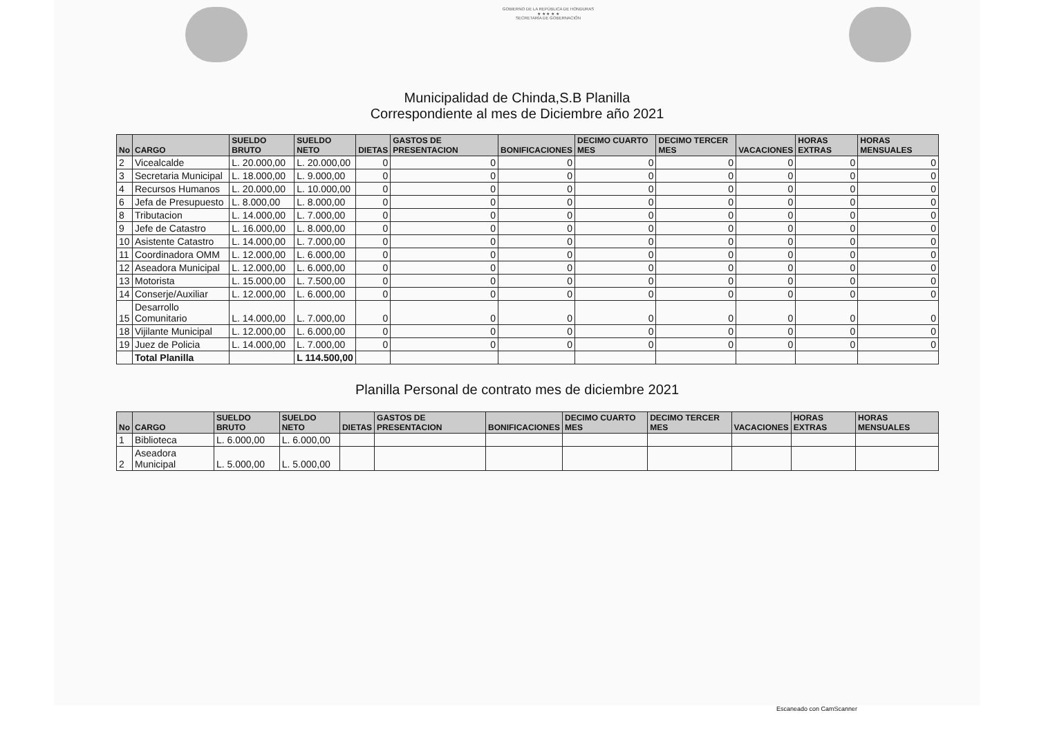GOBIERNO DE LA REPÚBLICA DE HONDURAS
★ ★ ★ ★ ★
SECRETARÍA DE GOBERNACIÓN
Municipalidad de Chinda,S.B Planilla
Correspondiente al mes de Diciembre año 2021
| No | CARGO | SUELDO BRUTO | SUELDO NETO | DIETAS | GASTOS DE PRESENTACION | BONIFICACIONES | DECIMO CUARTO MES | DECIMO TERCER MES | VACACIONES | HORAS EXTRAS | HORAS MENSUALES |
| --- | --- | --- | --- | --- | --- | --- | --- | --- | --- | --- | --- |
| 2 | Vicealcalde | L. 20.000,00 | L. 20.000,00 | 0 | 0 | 0 | 0 | 0 | 0 | 0 | 0 |
| 3 | Secretaria Municipal | L. 18.000,00 | L. 9.000,00 | 0 | 0 | 0 | 0 | 0 | 0 | 0 | 0 |
| 4 | Recursos Humanos | L. 20.000,00 | L. 10.000,00 | 0 | 0 | 0 | 0 | 0 | 0 | 0 | 0 |
| 6 | Jefa de Presupuesto | L. 8.000,00 | L. 8.000,00 | 0 | 0 | 0 | 0 | 0 | 0 | 0 | 0 |
| 8 | Tributacion | L. 14.000,00 | L. 7.000,00 | 0 | 0 | 0 | 0 | 0 | 0 | 0 | 0 |
| 9 | Jefe de Catastro | L. 16.000,00 | L. 8.000,00 | 0 | 0 | 0 | 0 | 0 | 0 | 0 | 0 |
| 10 | Asistente Catastro | L. 14.000,00 | L. 7.000,00 | 0 | 0 | 0 | 0 | 0 | 0 | 0 | 0 |
| 11 | Coordinadora OMM | L. 12.000,00 | L. 6.000,00 | 0 | 0 | 0 | 0 | 0 | 0 | 0 | 0 |
| 12 | Aseadora Municipal | L. 12.000,00 | L. 6.000,00 | 0 | 0 | 0 | 0 | 0 | 0 | 0 | 0 |
| 13 | Motorista | L. 15.000,00 | L. 7.500,00 | 0 | 0 | 0 | 0 | 0 | 0 | 0 | 0 |
| 14 | Conserje/Auxiliar | L. 12.000,00 | L. 6.000,00 | 0 | 0 | 0 | 0 | 0 | 0 | 0 | 0 |
| 15 | Desarrollo Comunitario | L. 14.000,00 | L. 7.000,00 | 0 | 0 | 0 | 0 | 0 | 0 | 0 | 0 |
| 18 | Vijilante Municipal | L. 12.000,00 | L. 6.000,00 | 0 | 0 | 0 | 0 | 0 | 0 | 0 | 0 |
| 19 | Juez de Policia | L. 14.000,00 | L. 7.000,00 | 0 | 0 | 0 | 0 | 0 | 0 | 0 | 0 |
| | Total Planilla | | L 114.500,00 | | | | | | | | |
Planilla Personal de contrato mes de diciembre 2021
| No | CARGO | SUELDO BRUTO | SUELDO NETO | DIETAS | GASTOS DE PRESENTACION | BONIFICACIONES | DECIMO CUARTO MES | DECIMO TERCER MES | VACACIONES | HORAS EXTRAS | HORAS MENSUALES |
| --- | --- | --- | --- | --- | --- | --- | --- | --- | --- | --- | --- |
| 1 | Biblioteca | L. 6.000,00 | L. 6.000,00 | | | | | | | | |
| 2 | Aseadora Municipal | L. 5.000,00 | L. 5.000,00 | | | | | | | | |
Escaneado con CamScanner